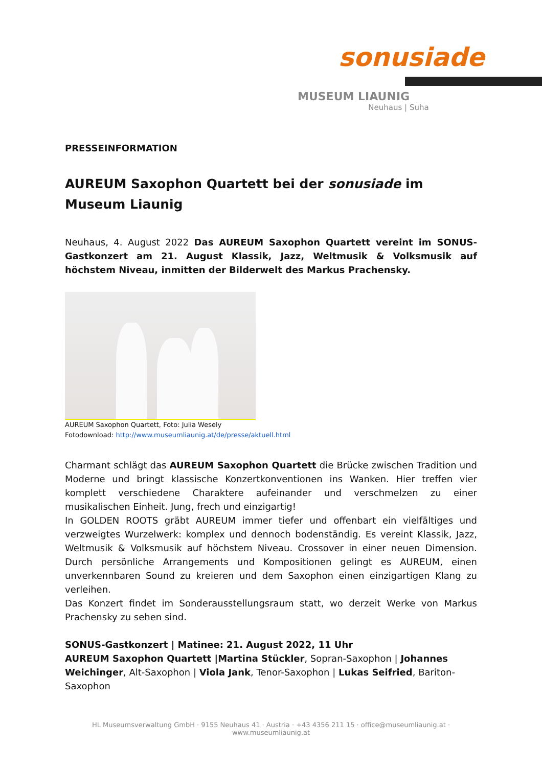sonusiade
MUSEUM LIAUNIG
Neuhaus | Suha
PRESSEINFORMATION
AUREUM Saxophon Quartett bei der sonusiade im Museum Liaunig
Neuhaus, 4. August 2022 Das AUREUM Saxophon Quartett vereint im SONUS-Gastkonzert am 21. August Klassik, Jazz, Weltmusik & Volksmusik auf höchstem Niveau, inmitten der Bilderwelt des Markus Prachensky.
AUREUM Saxophon Quartett, Foto: Julia Wesely
Fotodownload: http://www.museumliaunig.at/de/presse/aktuell.html
Charmant schlägt das AUREUM Saxophon Quartett die Brücke zwischen Tradition und Moderne und bringt klassische Konzertkonventionen ins Wanken. Hier treffen vier komplett verschiedene Charaktere aufeinander und verschmelzen zu einer musikalischen Einheit. Jung, frech und einzigartig!
In GOLDEN ROOTS gräbt AUREUM immer tiefer und offenbart ein vielfältiges und verzweigtes Wurzelwerk: komplex und dennoch bodenständig. Es vereint Klassik, Jazz, Weltmusik & Volksmusik auf höchstem Niveau. Crossover in einer neuen Dimension. Durch persönliche Arrangements und Kompositionen gelingt es AUREUM, einen unverkennbaren Sound zu kreieren und dem Saxophon einen einzigartigen Klang zu verleihen.
Das Konzert findet im Sonderausstellungsraum statt, wo derzeit Werke von Markus Prachensky zu sehen sind.
SONUS-Gastkonzert | Matinee: 21. August 2022, 11 Uhr
AUREUM Saxophon Quartett |Martina Stückler, Sopran-Saxophon | Johannes Weichinger, Alt-Saxophon | Viola Jank, Tenor-Saxophon | Lukas Seifried, Bariton-Saxophon
HL Museumsverwaltung GmbH · 9155 Neuhaus 41 · Austria · +43 4356 211 15 · office@museumliaunig.at · www.museumliaunig.at